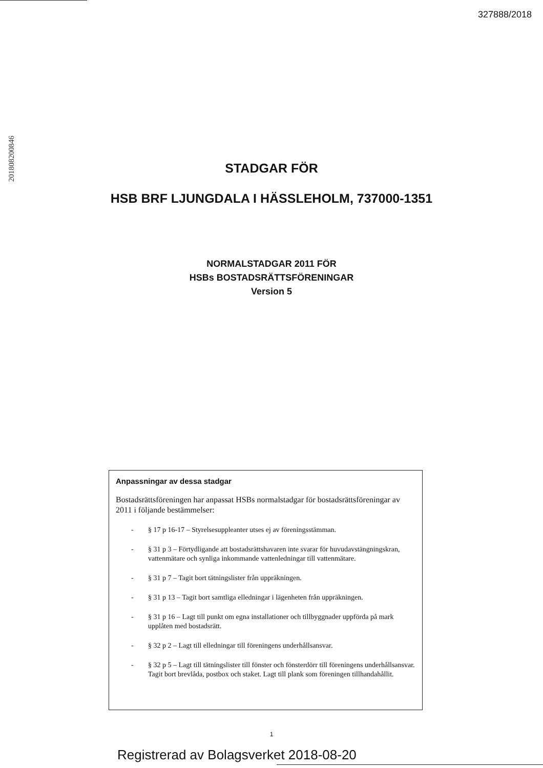327888/2018
201808200846
STADGAR FÖR
HSB BRF LJUNGDALA I HÄSSLEHOLM, 737000-1351
NORMALSTADGAR 2011 FÖR
HSBs BOSTADSRÄTTSFÖRENINGAR
Version 5
Anpassningar av dessa stadgar
Bostadsrättsföreningen har anpassat HSBs normalstadgar för bostadsrättsföreningar av 2011 i följande bestämmelser:
- § 17 p 16-17 – Styrelsesuppleanter utses ej av föreningsstämman.
- § 31 p 3 – Förtydligande att bostadsrättshavaren inte svarar för huvudavstängningskran, vattenmätare och synliga inkommande vattenledningar till vattenmätare.
- § 31 p 7 – Tagit bort tätningslister från uppräkningen.
- § 31 p 13 – Tagit bort samtliga elledningar i lägenheten från uppräkningen.
- § 31 p 16 – Lagt till punkt om egna installationer och tillbyggnader uppförda på mark upplåten med bostadsrätt.
- § 32 p 2 – Lagt till elledningar till föreningens underhållsansvar.
- § 32 p 5 – Lagt till tätningslister till fönster och fönsterdörr till föreningens underhållsansvar. Tagit bort brevlåda, postbox och staket. Lagt till plank som föreningen tillhandahållit.
1
Registrerad av Bolagsverket 2018-08-20